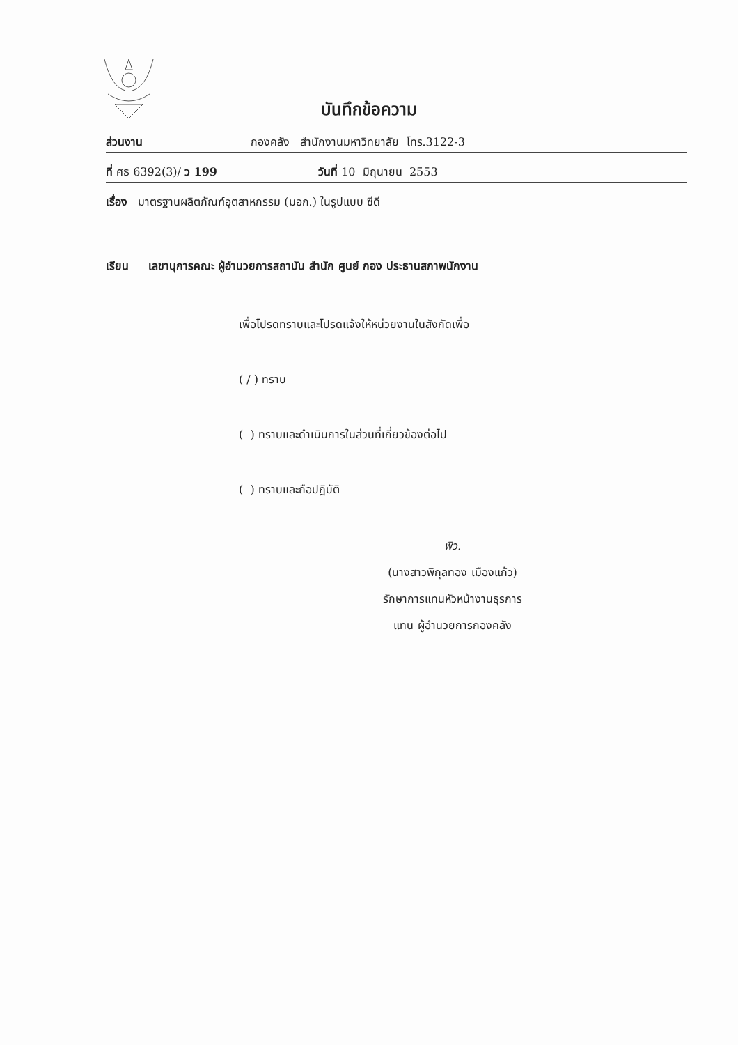บันทึกข้อความ
ส่วนงาน กองคลัง สำนักงานมหาวิทยาลัย โทร.3122-3
ที่ ศธ 6392(3)/ ว 199 วันที่ 10 มิถุนายน 2553
เรื่อง มาตรฐานผลิตภัณฑ์อุตสาหกรรม (มอก.) ในรูปแบบ ซีดี
เรียน เลขานุการคณะ ผู้อำนวยการสถาบัน สำนัก ศูนย์ กอง ประธานสภาพนักงาน
เพื่อโปรดทราบและโปรดแจ้งให้หน่วยงานในสังกัดเพื่อ
( / ) ทราบ
( ) ทราบและดำเนินการในส่วนที่เกี่ยวข้องต่อไป
( ) ทราบและถือปฏิบัติ
พิว.
(นางสาวพิกุลทอง เมืองแก้ว)
รักษาการแทนหัวหน้างานธุรการ
แทน ผู้อำนวยการกองคลัง